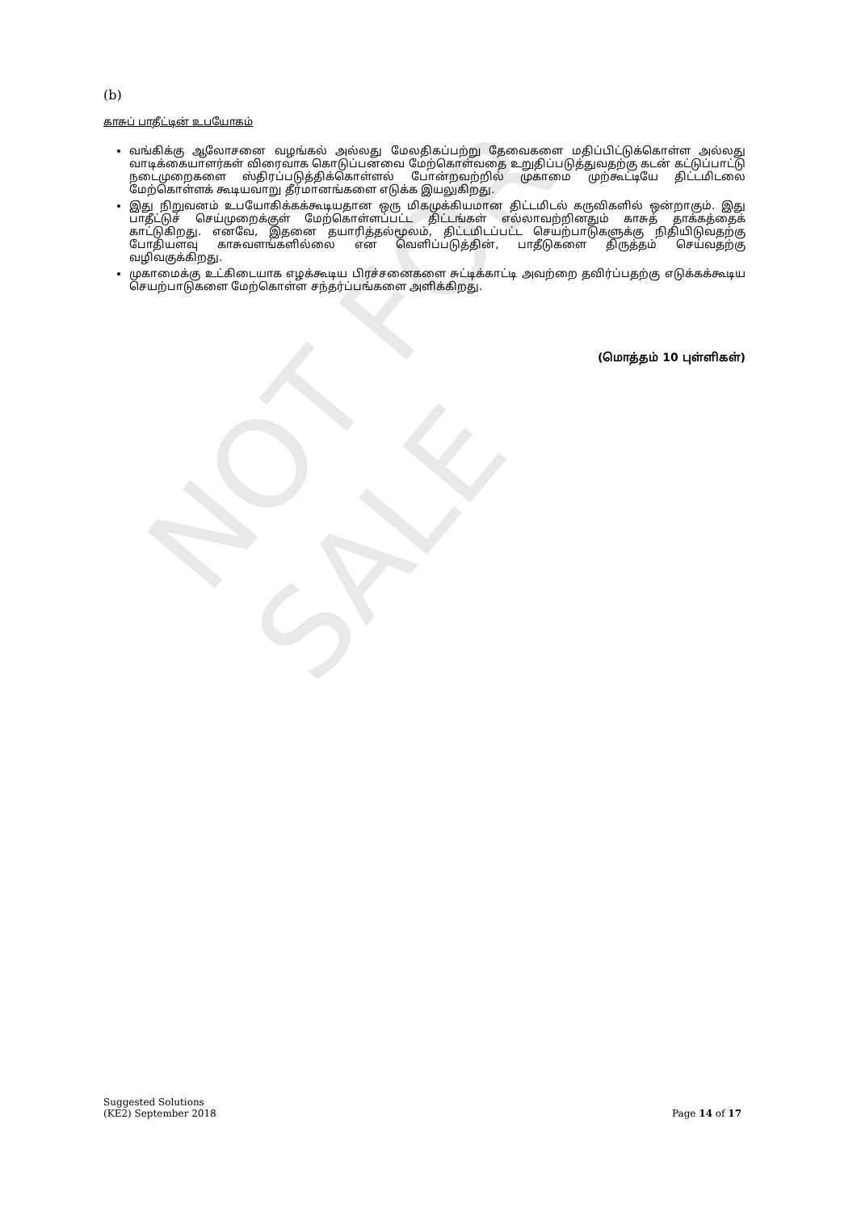NOT FOR SALE
(b)
காசுப் பாதீட்டின் உபயோகம்
வங்கிக்கு ஆலோசனை வழங்கல் அல்லது மேலதிகப்பற்று தேவைகளை மதிப்பிட்டுக்கொள்ள அல்லது வாடிக்கையாளர்கள் விரைவாக கொடுப்பனவை மேற்கொள்வதை உறுதிப்படுத்துவதற்கு கடன் கட்டுப்பாட்டு நடைமுறைகளை ஸ்திரப்படுத்திக்கொள்ளல் போன்றவற்றில் முகாமை முற்கூட்டியே திட்டமிடலை மேற்கொள்ளக் கூடியவாறு தீர்மானங்களை எடுக்க இயலுகிறது.
இது நிறுவனம் உபயோகிக்கக்கூடியதான ஒரு மிகமுக்கியமான திட்டமிடல் கருவிகளில் ஒன்றாகும். இது பாதீட்டுச் செய்முறைக்குள் மேற்கொள்ளப்பட்ட திட்டங்கள் எல்லாவற்றினதும் காசுத் தாக்கத்தைக் காட்டுகிறது. எனவே, இதனை தயாரித்தல்மூலம், திட்டமிடப்பட்ட செயற்பாடுகளுக்கு நிதியிடுவதற்கு போதியளவு காசுவளங்களில்லை என வெளிப்படுத்தின், பாதீடுகளை திருத்தம் செய்வதற்கு வழிவகுக்கிறது.
முகாமைக்கு உட்கிடையாக எழக்கூடிய பிரச்சனைகளை சுட்டிக்காட்டி அவற்றை தவிர்ப்பதற்கு எடுக்கக்கூடிய செயற்பாடுகளை மேற்கொள்ள சந்தர்ப்பங்களை அளிக்கிறது.
(மொத்தம் 10 புள்ளிகள்)
Suggested Solutions
(KE2) September 2018
Page 14 of 17